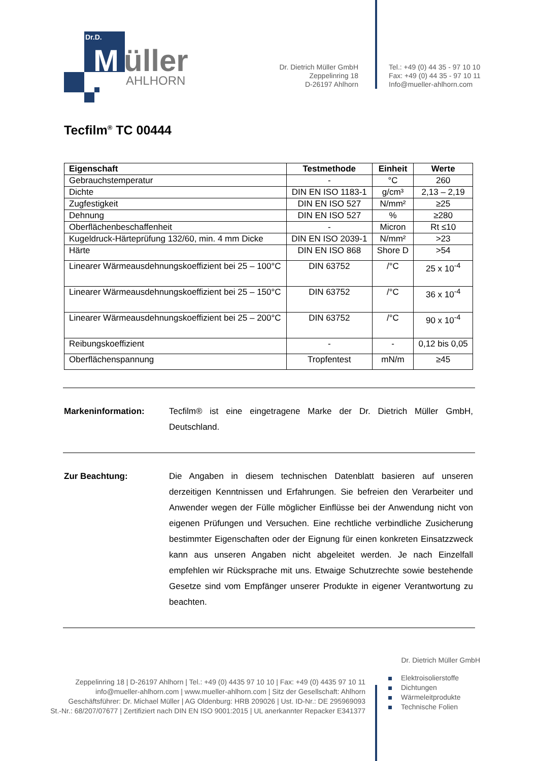Dr.D.
M
üller
AHLHORN
Dr. Dietrich Müller GmbH
Zeppelinring 18
D-26197 Ahlhorn
Tel.: +49 (0) 44 35 - 97 10 10
Fax: +49 (0) 44 35 - 97 10 11
Info@mueller-ahlhorn.com
Tecfilm<sup>®</sup> TC 00444
| Eigenschaft | Testmethode | Einheit | Werte |
| --- | --- | --- | --- |
| Gebrauchstemperatur | - | °C | 260 |
| Dichte | DIN EN ISO 1183-1 | g/cm³ | 2,13 – 2,19 |
| Zugfestigkeit | DIN EN ISO 527 | N/mm² | ≥25 |
| Dehnung | DIN EN ISO 527 | % | ≥280 |
| Oberflächenbeschaffenheit | - | Micron | Rt ≤10 |
| Kugeldruck-Härteprüfung 132/60, min. 4 mm Dicke | DIN EN ISO 2039-1 | N/mm² | >23 |
| Härte | DIN EN ISO 868 | Shore D | >54 |
| Linearer Wärmeausdehnungskoeffizient bei 25 – 100°C | DIN 63752 | /°C | 25 x 10<sup>-4</sup> |
| Linearer Wärmeausdehnungskoeffizient bei 25 – 150°C | DIN 63752 | /°C | 36 x 10<sup>-4</sup> |
| Linearer Wärmeausdehnungskoeffizient bei 25 – 200°C | DIN 63752 | /°C | 90 x 10<sup>-4</sup> |
| Reibungskoeffizient | - | - | 0,12 bis 0,05 |
| Oberflächenspannung | Tropfentest | mN/m | ≥45 |
Markeninformation: Tecfilm® ist eine eingetragene Marke der Dr. Dietrich Müller GmbH, Deutschland.
Zur Beachtung: Die Angaben in diesem technischen Datenblatt basieren auf unseren derzeitigen Kenntnissen und Erfahrungen. Sie befreien den Verarbeiter und Anwender wegen der Fülle möglicher Einflüsse bei der Anwendung nicht von eigenen Prüfungen und Versuchen. Eine rechtliche verbindliche Zusicherung bestimmter Eigenschaften oder der Eignung für einen konkreten Einsatzzweck kann aus unseren Angaben nicht abgeleitet werden. Je nach Einzelfall empfehlen wir Rücksprache mit uns. Etwaige Schutzrechte sowie bestehende Gesetze sind vom Empfänger unserer Produkte in eigener Verantwortung zu beachten.
Dr. Dietrich Müller GmbH
Zeppelinring 18 | D-26197 Ahlhorn | Tel.: +49 (0) 4435 97 10 10 | Fax: +49 (0) 4435 97 10 11
info@mueller-ahlhorn.com | www.mueller-ahlhorn.com | Sitz der Gesellschaft: Ahlhorn
Geschäftsführer: Dr. Michael Müller | AG Oldenburg: HRB 209026 | Ust. ID-Nr.: DE 295969093
St.-Nr.: 68/207/07677 | Zertifiziert nach DIN EN ISO 9001:2015 | UL anerkannter Repacker E341377
Elektroisolierstoffe
Dichtungen
Wärmeleitprodukte
Technische Folien